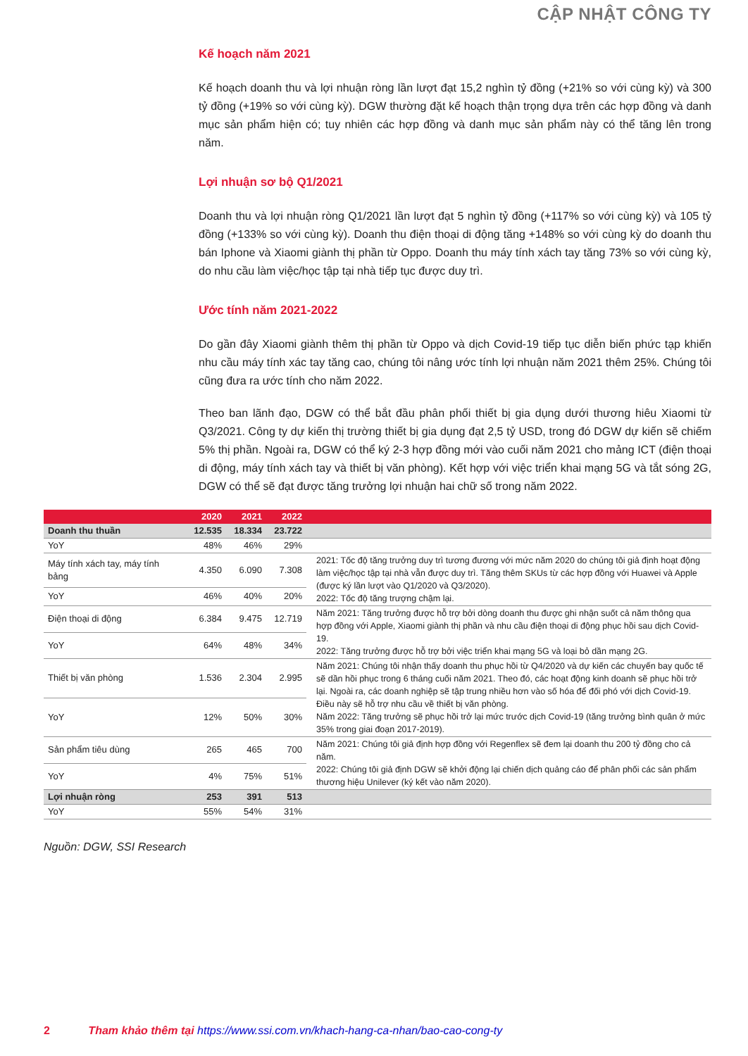CẬP NHẬT CÔNG TY
Kế hoạch năm 2021
Kế hoạch doanh thu và lợi nhuận ròng lần lượt đạt 15,2 nghìn tỷ đồng (+21% so với cùng kỳ) và 300 tỷ đồng (+19% so với cùng kỳ). DGW thường đặt kế hoạch thận trọng dựa trên các hợp đồng và danh mục sản phẩm hiện có; tuy nhiên các hợp đồng và danh mục sản phẩm này có thể tăng lên trong năm.
Lợi nhuận sơ bộ Q1/2021
Doanh thu và lợi nhuận ròng Q1/2021 lần lượt đạt 5 nghìn tỷ đồng (+117% so với cùng kỳ) và 105 tỷ đồng (+133% so với cùng kỳ). Doanh thu điện thoại di động tăng +148% so với cùng kỳ do doanh thu bán Iphone và Xiaomi giành thị phần từ Oppo. Doanh thu máy tính xách tay tăng 73% so với cùng kỳ, do nhu cầu làm việc/học tập tại nhà tiếp tục được duy trì.
Ước tính năm 2021-2022
Do gần đây Xiaomi giành thêm thị phần từ Oppo và dịch Covid-19 tiếp tục diễn biến phức tạp khiến nhu cầu máy tính xác tay tăng cao, chúng tôi nâng ước tính lợi nhuận năm 2021 thêm 25%. Chúng tôi cũng đưa ra ước tính cho năm 2022.
Theo ban lãnh đạo, DGW có thể bắt đầu phân phối thiết bị gia dụng dưới thương hiêu Xiaomi từ Q3/2021. Công ty dự kiến thị trường thiết bị gia dụng đạt 2,5 tỷ USD, trong đó DGW dự kiến sẽ chiếm 5% thị phần. Ngoài ra, DGW có thể ký 2-3 hợp đồng mới vào cuối năm 2021 cho mảng ICT (điện thoại di động, máy tính xách tay và thiết bị văn phòng). Kết hợp với việc triển khai mạng 5G và tắt sóng 2G, DGW có thể sẽ đạt được tăng trưởng lợi nhuận hai chữ số trong năm 2022.
| | 2020 | 2021 | 2022 | |
| --- | --- | --- | --- | --- |
| Doanh thu thuần | 12.535 | 18.334 | 23.722 | |
| YoY | 48% | 46% | 29% | |
| Máy tính xách tay, máy tính bảng | 4.350 | 6.090 | 7.308 | 2021: Tốc độ tăng trưởng duy trì tương đương với mức năm 2020 do chúng tôi giả định hoạt động làm việc/học tập tại nhà vẫn được duy trì. Tăng thêm SKUs từ các hợp đồng với Huawei và Apple (được ký lần lượt vào Q1/2020 và Q3/2020). 2022: Tốc độ tăng trượng chậm lại. |
| YoY | 46% | 40% | 20% | |
| Điện thoại di động | 6.384 | 9.475 | 12.719 | Năm 2021: Tăng trưởng được hỗ trợ bởi dòng doanh thu được ghi nhận suốt cả năm thông qua hợp đồng với Apple, Xiaomi giành thị phần và nhu cầu điện thoại di động phục hồi sau dịch Covid-19. 2022: Tăng trưởng được hỗ trợ bởi việc triển khai mạng 5G và loại bỏ dần mạng 2G. |
| YoY | 64% | 48% | 34% | |
| Thiết bị văn phòng | 1.536 | 2.304 | 2.995 | Năm 2021: Chúng tôi nhận thấy doanh thu phục hồi từ Q4/2020 và dự kiến các chuyến bay quốc tế sẽ dần hồi phục trong 6 tháng cuối năm 2021. Theo đó, các hoạt động kinh doanh sẽ phục hồi trở lại. Ngoài ra, các doanh nghiệp sẽ tập trung nhiều hơn vào số hóa để đối phó với dịch Covid-19. Điều này sẽ hỗ trợ nhu cầu về thiết bị văn phòng. Năm 2022: Tăng trưởng sẽ phục hồi trở lại mức trước dịch Covid-19 (tăng trưởng bình quân ở mức 35% trong giai đoạn 2017-2019). |
| YoY | 12% | 50% | 30% | |
| Sản phẩm tiêu dùng | 265 | 465 | 700 | Năm 2021: Chúng tôi giả định hợp đồng với Regenflex sẽ đem lại doanh thu 200 tỷ đồng cho cả năm. 2022: Chúng tôi giả định DGW sẽ khởi động lại chiến dịch quảng cáo để phân phối các sản phẩm thương hiệu Unilever (ký kết vào năm 2020). |
| YoY | 4% | 75% | 51% | |
| Lợi nhuận ròng | 253 | 391 | 513 | |
| YoY | 55% | 54% | 31% | |
Nguồn: DGW, SSI Research
2 Tham khảo thêm tại https://www.ssi.com.vn/khach-hang-ca-nhan/bao-cao-cong-ty